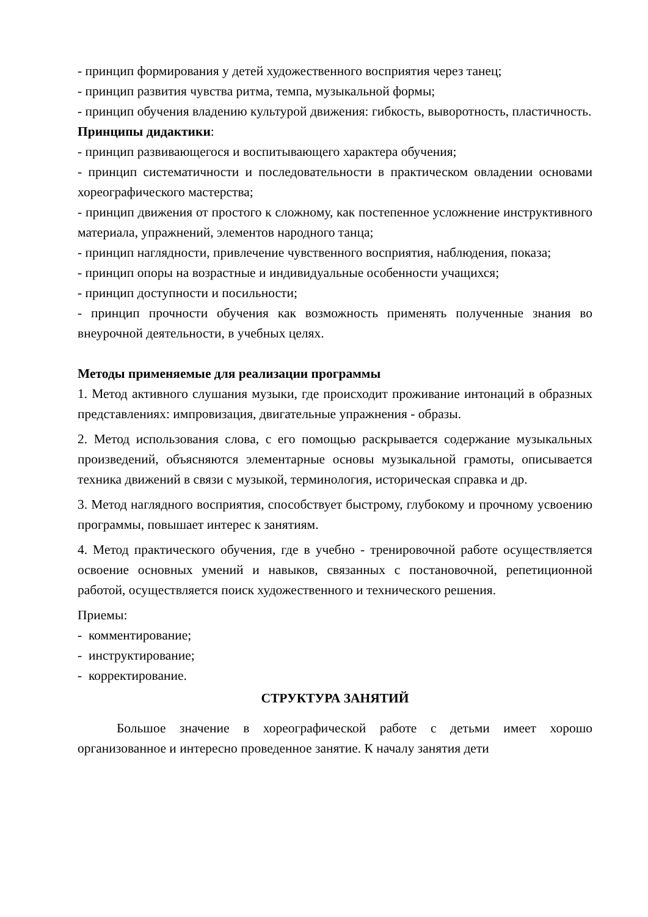- принцип формирования у детей художественного восприятия через танец;
- принцип развития чувства ритма, темпа, музыкальной формы;
- принцип обучения владению культурой движения: гибкость, выворотность, пластичность.
Принципы дидактики:
- принцип развивающегося и воспитывающего характера обучения;
- принцип систематичности и последовательности в практическом овладении основами хореографического мастерства;
- принцип движения от простого к сложному, как постепенное усложнение инструктивного материала, упражнений, элементов народного танца;
- принцип наглядности, привлечение чувственного восприятия, наблюдения, показа;
- принцип опоры на возрастные и индивидуальные особенности учащихся;
- принцип доступности и посильности;
- принцип прочности обучения как возможность применять полученные знания во внеурочной деятельности, в учебных целях.
Методы применяемые для реализации программы
1. Метод активного слушания музыки, где происходит проживание интонаций в образных представлениях: импровизация, двигательные упражнения - образы.
2. Метод использования слова, с его помощью раскрывается содержание музыкальных произведений, объясняются элементарные основы музыкальной грамоты, описывается техника движений в связи с музыкой, терминология, историческая справка и др.
3. Метод наглядного восприятия, способствует быстрому, глубокому и прочному усвоению программы, повышает интерес к занятиям.
4. Метод практического обучения, где в учебно - тренировочной работе осуществляется освоение основных умений и навыков, связанных с постановочной, репетиционной работой, осуществляется поиск художественного и технического решения.
Приемы:
- комментирование;
- инструктирование;
- корректирование.
СТРУКТУРА ЗАНЯТИЙ
Большое значение в хореографической работе с детьми имеет хорошо организованное и интересно проведенное занятие. К началу занятия дети